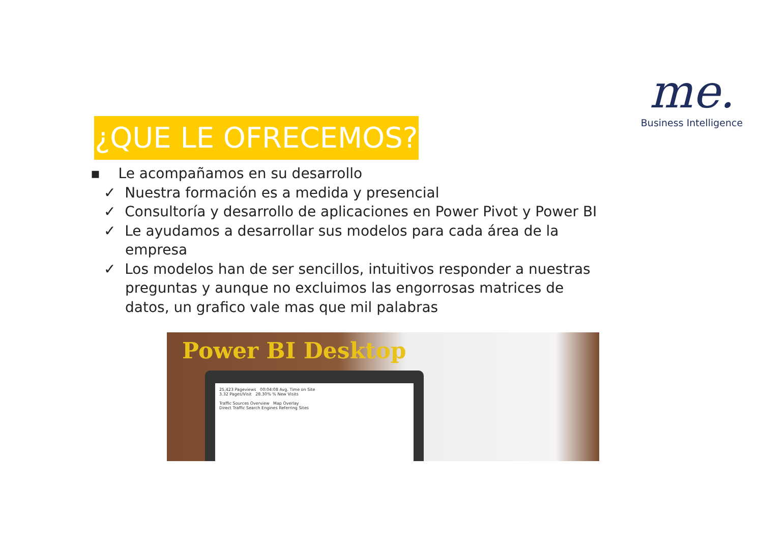me.
Business Intelligence
¿QUE LE OFRECEMOS?
▪ Le acompañamos en su desarrollo
✓ Nuestra formación es a medida y presencial
✓ Consultoría y desarrollo de aplicaciones en Power Pivot y Power BI
✓ Le ayudamos a desarrollar sus modelos para cada área de la empresa
✓ Los modelos han de ser sencillos, intuitivos responder a nuestras preguntas y aunque no excluimos las engorrosas matrices de datos, un grafico vale mas que mil palabras
Power BI Desktop
25,423 Pageviews 00:04:08 Avg. Time on Site
3.32 Pages/Visit 28.30% % New Visits
Traffic Sources Overview Map Overlay
Direct Traffic Search Engines Referring Sites